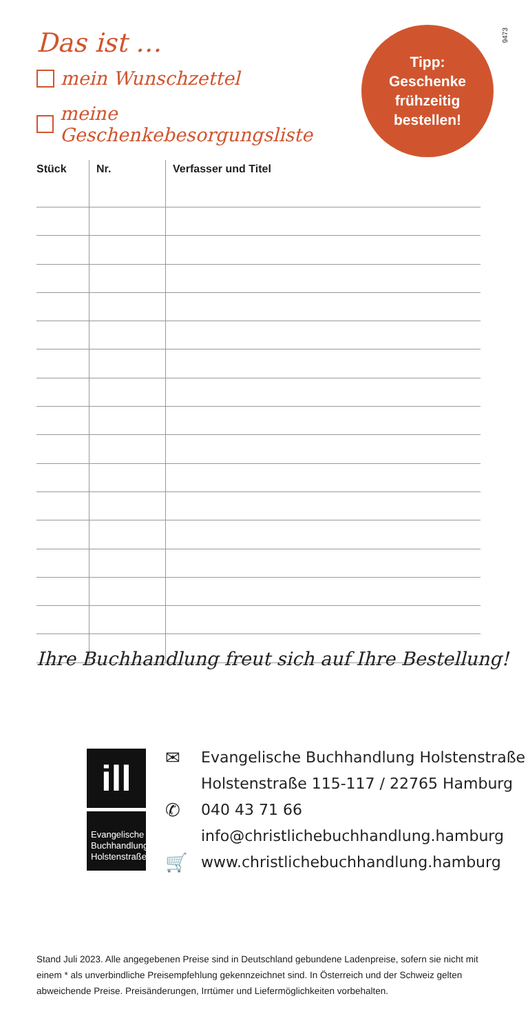9473
Das ist …
mein Wunschzettel
meine Geschenkebesorgungsliste
Tipp:
Geschenke
frühzeitig
bestellen!
| Stück | Nr. | Verfasser und Titel |
| --- | --- | --- |
Ihre Buchhandlung freut sich auf Ihre Bestellung!
ill
Evangelische Buchhandlung Holstenstraße
✉ Evangelische Buchhandlung Holstenstraße
Holstenstraße 115-117 / 22765 Hamburg
✆ 040 43 71 66
info@christlichebuchhandlung.hamburg
🛒 www.christlichebuchhandlung.hamburg
Stand Juli 2023. Alle angegebenen Preise sind in Deutschland gebundene Ladenpreise, sofern sie nicht mit einem * als unverbindliche Preisempfehlung gekennzeichnet sind. In Österreich und der Schweiz gelten abweichende Preise. Preisänderungen, Irrtümer und Liefermöglichkeiten vorbehalten.